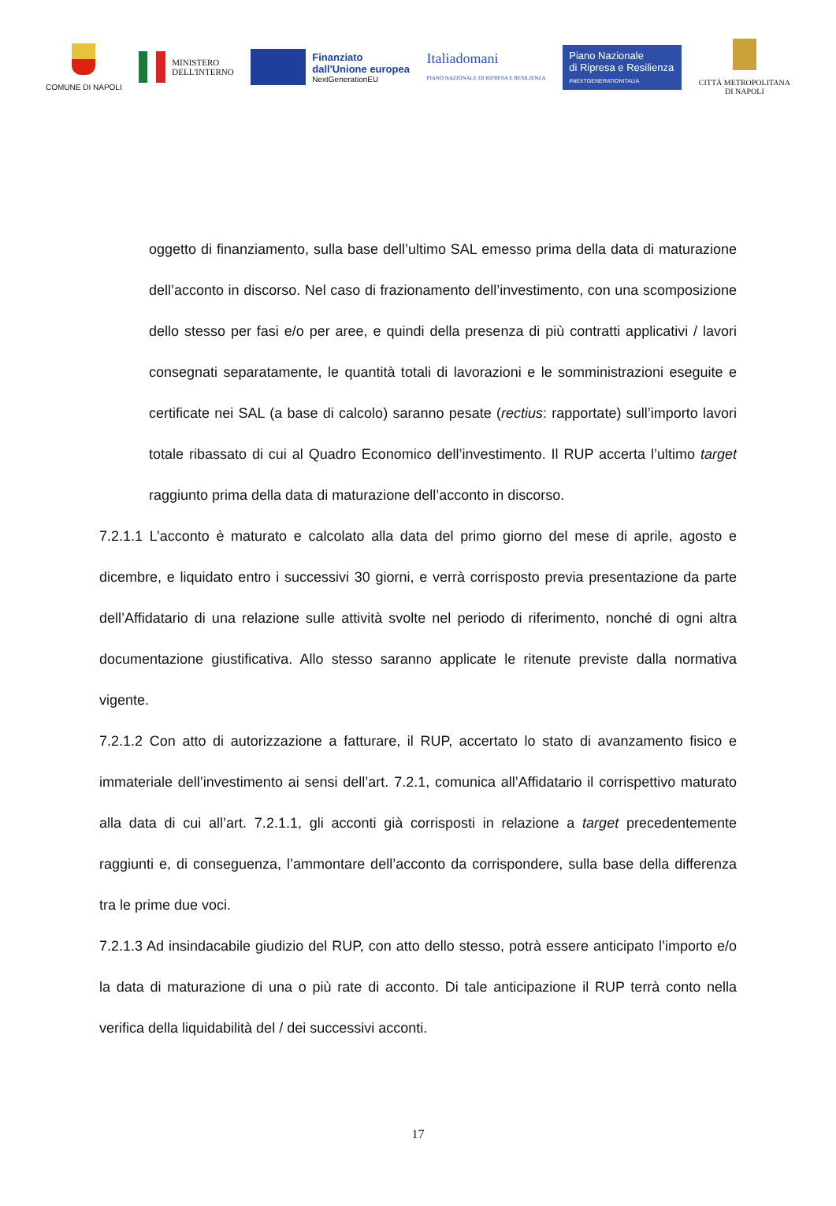COMUNE DI NAPOLI
MINISTERO
DELL'INTERNO
Finanziato
dall'Unione europea
NextGenerationEU
Italiadomani
PIANO NAZIONALE DI RIPRESA E RESILIENZA
Piano Nazionale
di Ripresa e Resilienza
#NEXTGENERATIONITALIA
CITTÀ METROPOLITANA
DI NAPOLI
oggetto di finanziamento, sulla base dell’ultimo SAL emesso prima della data di maturazione dell’acconto in discorso. Nel caso di frazionamento dell’investimento, con una scomposizione dello stesso per fasi e/o per aree, e quindi della presenza di più contratti applicativi / lavori consegnati separatamente, le quantità totali di lavorazioni e le somministrazioni eseguite e certificate nei SAL (a base di calcolo) saranno pesate (rectius: rapportate) sull’importo lavori totale ribassato di cui al Quadro Economico dell’investimento. Il RUP accerta l’ultimo target raggiunto prima della data di maturazione dell’acconto in discorso.
7.2.1.1 L’acconto è maturato e calcolato alla data del primo giorno del mese di aprile, agosto e dicembre, e liquidato entro i successivi 30 giorni, e verrà corrisposto previa presentazione da parte dell’Affidatario di una relazione sulle attività svolte nel periodo di riferimento, nonché di ogni altra documentazione giustificativa. Allo stesso saranno applicate le ritenute previste dalla normativa vigente.
7.2.1.2 Con atto di autorizzazione a fatturare, il RUP, accertato lo stato di avanzamento fisico e immateriale dell’investimento ai sensi dell’art. 7.2.1, comunica all’Affidatario il corrispettivo maturato alla data di cui all’art. 7.2.1.1, gli acconti già corrisposti in relazione a target precedentemente raggiunti e, di conseguenza, l’ammontare dell’acconto da corrispondere, sulla base della differenza tra le prime due voci.
7.2.1.3 Ad insindacabile giudizio del RUP, con atto dello stesso, potrà essere anticipato l’importo e/o la data di maturazione di una o più rate di acconto. Di tale anticipazione il RUP terrà conto nella verifica della liquidabilità del / dei successivi acconti.
17